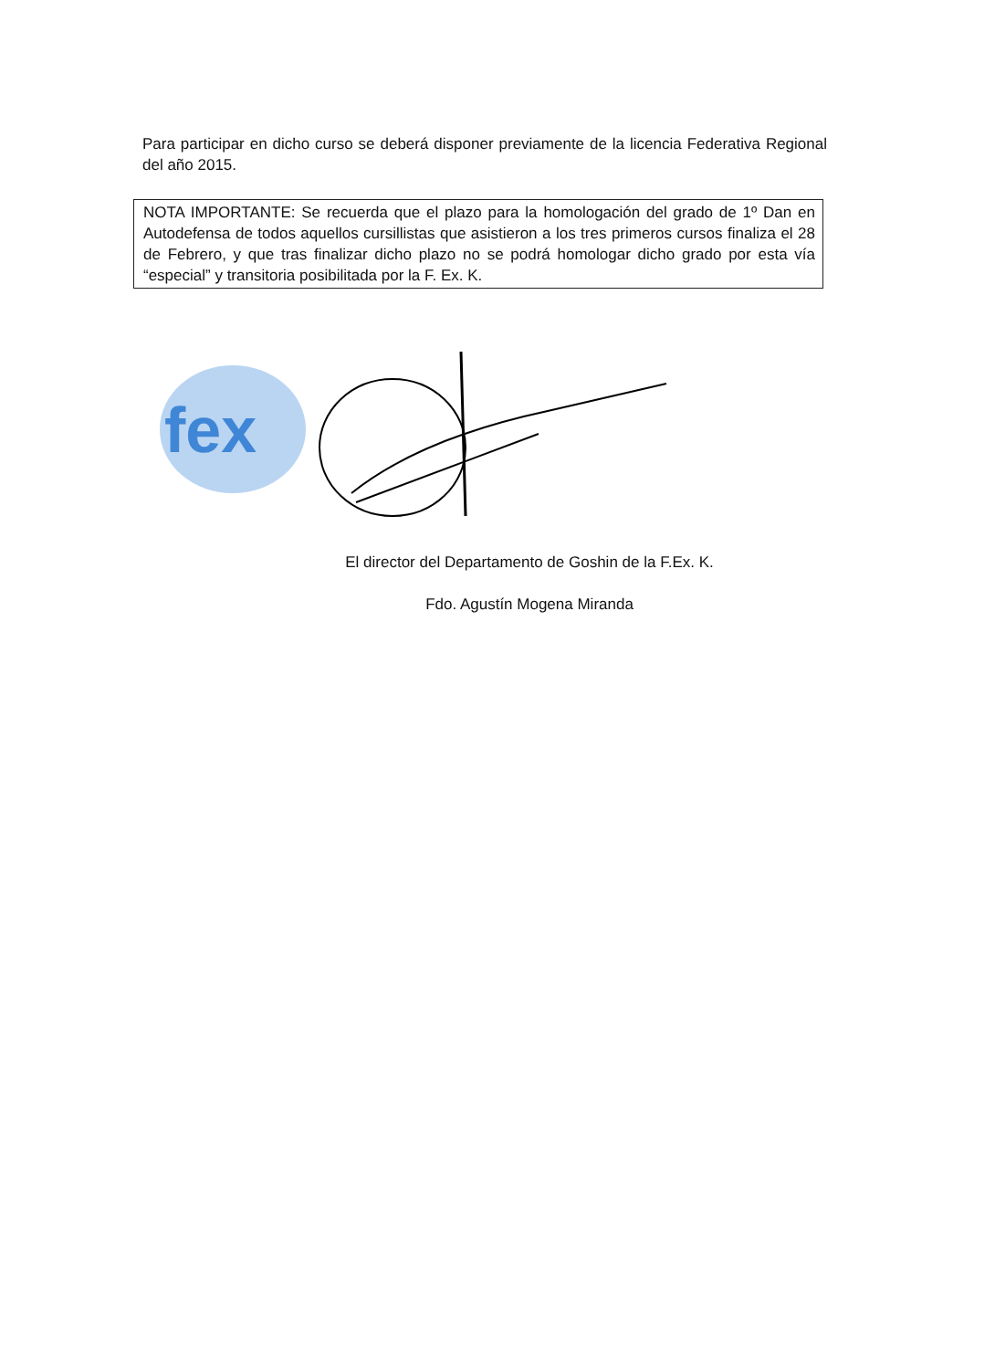Para participar en dicho curso se deberá disponer previamente de la licencia Federativa Regional del año 2015.
NOTA IMPORTANTE: Se recuerda que el plazo para la homologación del grado de 1º Dan en Autodefensa de todos aquellos cursillistas que asistieron a los tres primeros cursos finaliza el 28 de Febrero, y que tras finalizar dicho plazo no se podrá homologar dicho grado por esta vía “especial” y transitoria posibilitada por la F. Ex. K.
fex
El director del Departamento de Goshin de la F.Ex. K.
Fdo. Agustín Mogena Miranda